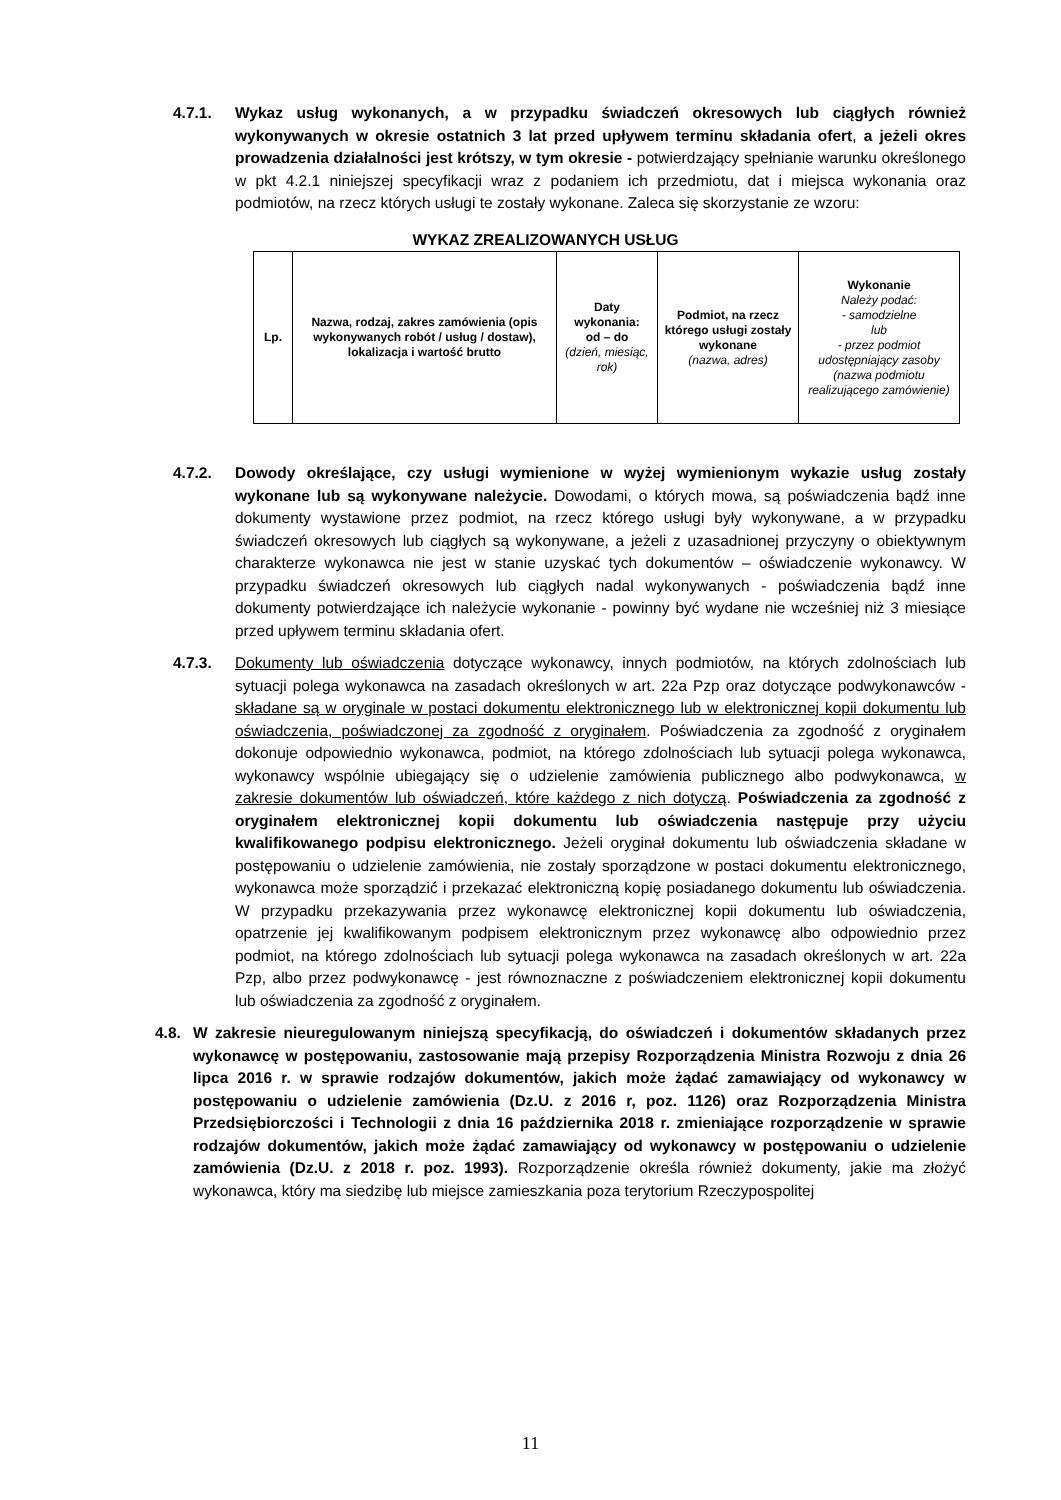4.7.1. Wykaz usług wykonanych, a w przypadku świadczeń okresowych lub ciągłych również wykonywanych w okresie ostatnich 3 lat przed upływem terminu składania ofert, a jeżeli okres prowadzenia działalności jest krótszy, w tym okresie - potwierdzający spełnianie warunku określonego w pkt 4.2.1 niniejszej specyfikacji wraz z podaniem ich przedmiotu, dat i miejsca wykonania oraz podmiotów, na rzecz których usługi te zostały wykonane. Zaleca się skorzystanie ze wzoru:
WYKAZ ZREALIZOWANYCH USŁUG
| Lp. | Nazwa, rodzaj, zakres zamówienia (opis wykonywanych robót / usług / dostaw), lokalizacja i wartość brutto | Daty wykonania: od – do (dzień, miesiąc, rok) | Podmiot, na rzecz którego usługi zostały wykonane (nazwa, adres) | Wykonanie Należy podać: - samodzielne lub - przez podmiot udostępniający zasoby (nazwa podmiotu realizującego zamówienie) |
| --- | --- | --- | --- | --- |
4.7.2. Dowody określające, czy usługi wymienione w wyżej wymienionym wykazie usług zostały wykonane lub są wykonywane należycie. Dowodami, o których mowa, są poświadczenia bądź inne dokumenty wystawione przez podmiot, na rzecz którego usługi były wykonywane, a w przypadku świadczeń okresowych lub ciągłych są wykonywane, a jeżeli z uzasadnionej przyczyny o obiektywnym charakterze wykonawca nie jest w stanie uzyskać tych dokumentów – oświadczenie wykonawcy. W przypadku świadczeń okresowych lub ciągłych nadal wykonywanych - poświadczenia bądź inne dokumenty potwierdzające ich należycie wykonanie - powinny być wydane nie wcześniej niż 3 miesiące przed upływem terminu składania ofert.
4.7.3. Dokumenty lub oświadczenia dotyczące wykonawcy, innych podmiotów, na których zdolnościach lub sytuacji polega wykonawca na zasadach określonych w art. 22a Pzp oraz dotyczące podwykonawców - składane są w oryginale w postaci dokumentu elektronicznego lub w elektronicznej kopii dokumentu lub oświadczenia, poświadczonej za zgodność z oryginałem. Poświadczenia za zgodność z oryginałem dokonuje odpowiednio wykonawca, podmiot, na którego zdolnościach lub sytuacji polega wykonawca, wykonawcy wspólnie ubiegający się o udzielenie zamówienia publicznego albo podwykonawca, w zakresie dokumentów lub oświadczeń, które każdego z nich dotyczą. Poświadczenia za zgodność z oryginałem elektronicznej kopii dokumentu lub oświadczenia następuje przy użyciu kwalifikowanego podpisu elektronicznego. Jeżeli oryginał dokumentu lub oświadczenia składane w postępowaniu o udzielenie zamówienia, nie zostały sporządzone w postaci dokumentu elektronicznego, wykonawca może sporządzić i przekazać elektroniczną kopię posiadanego dokumentu lub oświadczenia. W przypadku przekazywania przez wykonawcę elektronicznej kopii dokumentu lub oświadczenia, opatrzenie jej kwalifikowanym podpisem elektronicznym przez wykonawcę albo odpowiednio przez podmiot, na którego zdolnościach lub sytuacji polega wykonawca na zasadach określonych w art. 22a Pzp, albo przez podwykonawcę - jest równoznaczne z poświadczeniem elektronicznej kopii dokumentu lub oświadczenia za zgodność z oryginałem.
4.8. W zakresie nieuregulowanym niniejszą specyfikacją, do oświadczeń i dokumentów składanych przez wykonawcę w postępowaniu, zastosowanie mają przepisy Rozporządzenia Ministra Rozwoju z dnia 26 lipca 2016 r. w sprawie rodzajów dokumentów, jakich może żądać zamawiający od wykonawcy w postępowaniu o udzielenie zamówienia (Dz.U. z 2016 r, poz. 1126) oraz Rozporządzenia Ministra Przedsiębiorczości i Technologii z dnia 16 października 2018 r. zmieniające rozporządzenie w sprawie rodzajów dokumentów, jakich może żądać zamawiający od wykonawcy w postępowaniu o udzielenie zamówienia (Dz.U. z 2018 r. poz. 1993). Rozporządzenie określa również dokumenty, jakie ma złożyć wykonawca, który ma siedzibę lub miejsce zamieszkania poza terytorium Rzeczypospolitej
11